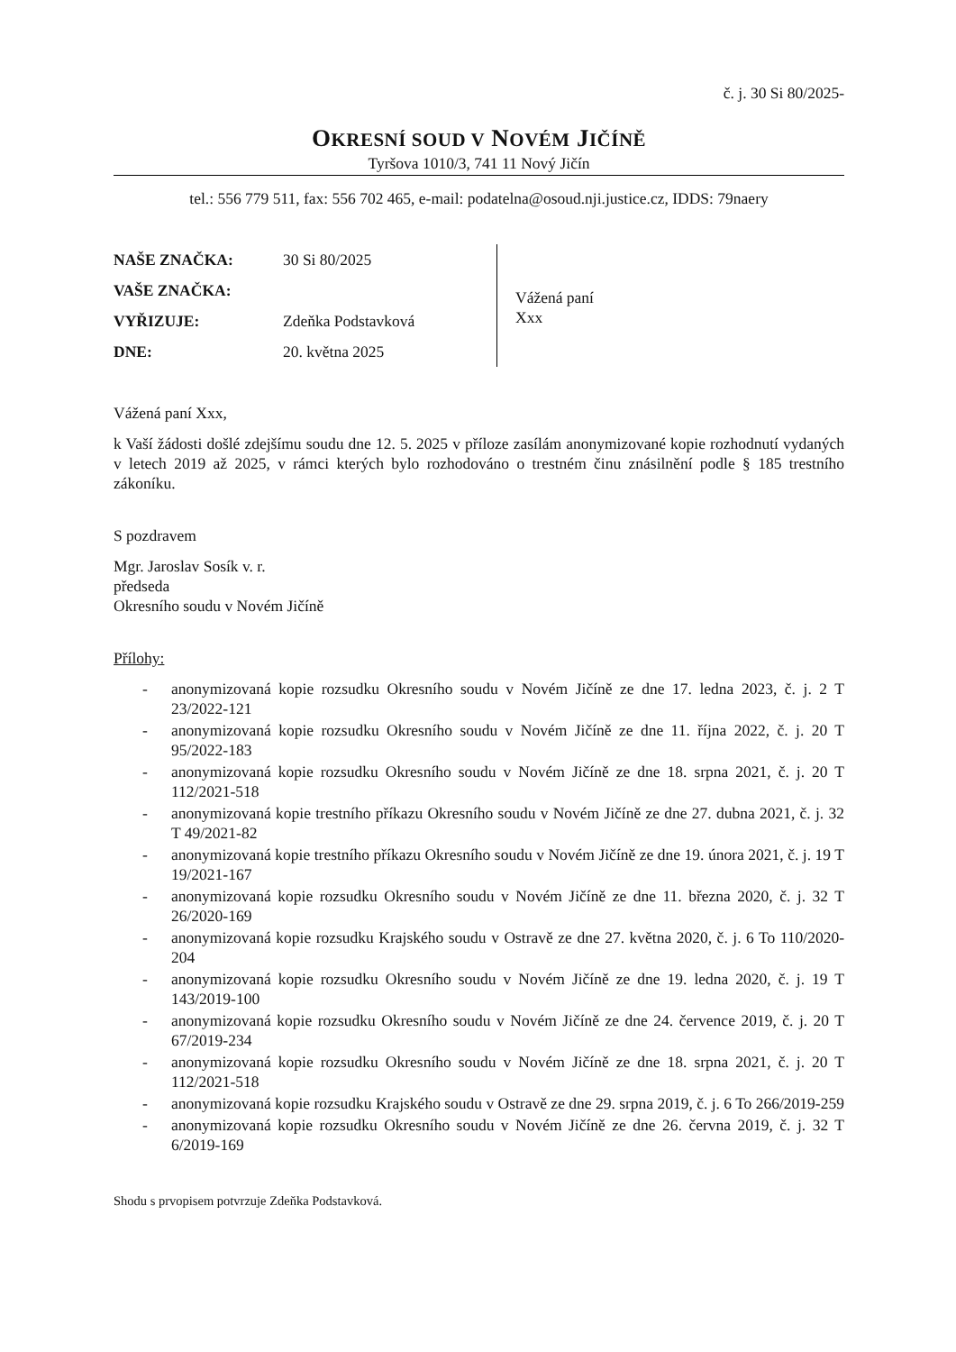č. j. 30 Si 80/2025-
OKRESNÍ SOUD V NOVÉM JIČÍNĚ
Tyršova 1010/3, 741 11 Nový Jičín
tel.: 556 779 511, fax: 556 702 465, e-mail: podatelna@osoud.nji.justice.cz, IDDS: 79naery
NAŠE ZNAČKA: 30 Si 80/2025
VAŠE ZNAČKA:
VYŘIZUJE: Zdeňka Podstavková
DNE: 20. května 2025
Vážená paní
Xxx
Vážená paní Xxx,
k Vaší žádosti došlé zdejšímu soudu dne 12. 5. 2025 v příloze zasílám anonymizované kopie rozhodnutí vydaných v letech 2019 až 2025, v rámci kterých bylo rozhodováno o trestném činu znásilnění podle § 185 trestního zákoníku.
S pozdravem
Mgr. Jaroslav Sosík v. r.
předseda
Okresního soudu v Novém Jičíně
Přílohy:
- anonymizovaná kopie rozsudku Okresního soudu v Novém Jičíně ze dne 17. ledna 2023, č. j. 2 T 23/2022-121
- anonymizovaná kopie rozsudku Okresního soudu v Novém Jičíně ze dne 11. října 2022, č. j. 20 T 95/2022-183
- anonymizovaná kopie rozsudku Okresního soudu v Novém Jičíně ze dne 18. srpna 2021, č. j. 20 T 112/2021-518
- anonymizovaná kopie trestního příkazu Okresního soudu v Novém Jičíně ze dne 27. dubna 2021, č. j. 32 T 49/2021-82
- anonymizovaná kopie trestního příkazu Okresního soudu v Novém Jičíně ze dne 19. února 2021, č. j. 19 T 19/2021-167
- anonymizovaná kopie rozsudku Okresního soudu v Novém Jičíně ze dne 11. března 2020, č. j. 32 T 26/2020-169
- anonymizovaná kopie rozsudku Krajského soudu v Ostravě ze dne 27. května 2020, č. j. 6 To 110/2020-204
- anonymizovaná kopie rozsudku Okresního soudu v Novém Jičíně ze dne 19. ledna 2020, č. j. 19 T 143/2019-100
- anonymizovaná kopie rozsudku Okresního soudu v Novém Jičíně ze dne 24. července 2019, č. j. 20 T 67/2019-234
- anonymizovaná kopie rozsudku Okresního soudu v Novém Jičíně ze dne 18. srpna 2021, č. j. 20 T 112/2021-518
- anonymizovaná kopie rozsudku Krajského soudu v Ostravě ze dne 29. srpna 2019, č. j. 6 To 266/2019-259
- anonymizovaná kopie rozsudku Okresního soudu v Novém Jičíně ze dne 26. června 2019, č. j. 32 T 6/2019-169
Shodu s prvopisem potvrzuje Zdeňka Podstavková.